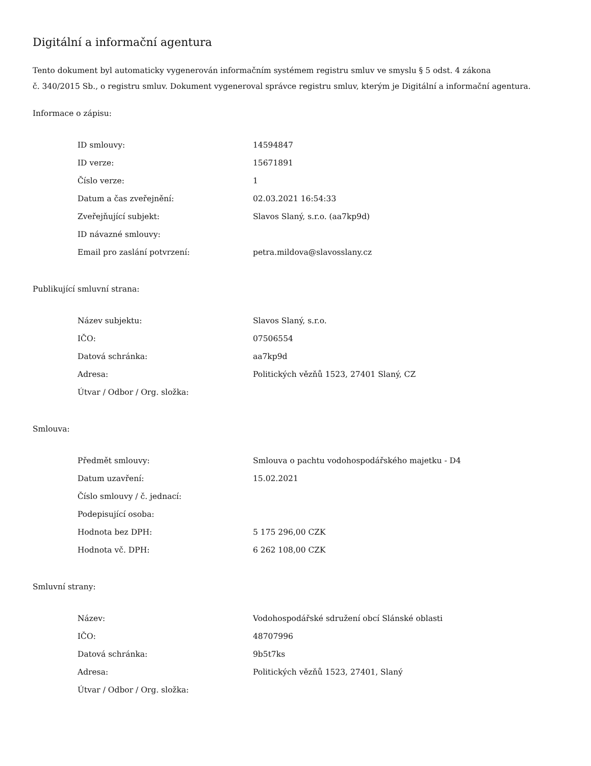Digitální a informační agentura
Tento dokument byl automaticky vygenerován informačním systémem registru smluv ve smyslu § 5 odst. 4 zákona
č. 340/2015 Sb., o registru smluv. Dokument vygeneroval správce registru smluv, kterým je Digitální a informační agentura.
Informace o zápisu:
| ID smlouvy: | 14594847 |
| ID verze: | 15671891 |
| Číslo verze: | 1 |
| Datum a čas zveřejnění: | 02.03.2021 16:54:33 |
| Zveřejňující subjekt: | Slavos Slaný, s.r.o. (aa7kp9d) |
| ID návazné smlouvy: | |
| Email pro zaslání potvrzení: | petra.mildova@slavosslany.cz |
Publikující smluvní strana:
| Název subjektu: | Slavos Slaný, s.r.o. |
| IČO: | 07506554 |
| Datová schránka: | aa7kp9d |
| Adresa: | Politických vězňů 1523, 27401 Slaný, CZ |
| Útvar / Odbor / Org. složka: | |
Smlouva:
| Předmět smlouvy: | Smlouva o pachtu vodohospodářského majetku - D4 |
| Datum uzavření: | 15.02.2021 |
| Číslo smlouvy / č. jednací: | |
| Podepisující osoba: | |
| Hodnota bez DPH: | 5 175 296,00 CZK |
| Hodnota vč. DPH: | 6 262 108,00 CZK |
Smluvní strany:
| Název: | Vodohospodářské sdružení obcí Slánské oblasti |
| IČO: | 48707996 |
| Datová schránka: | 9b5t7ks |
| Adresa: | Politických vězňů 1523, 27401, Slaný |
| Útvar / Odbor / Org. složka: | |